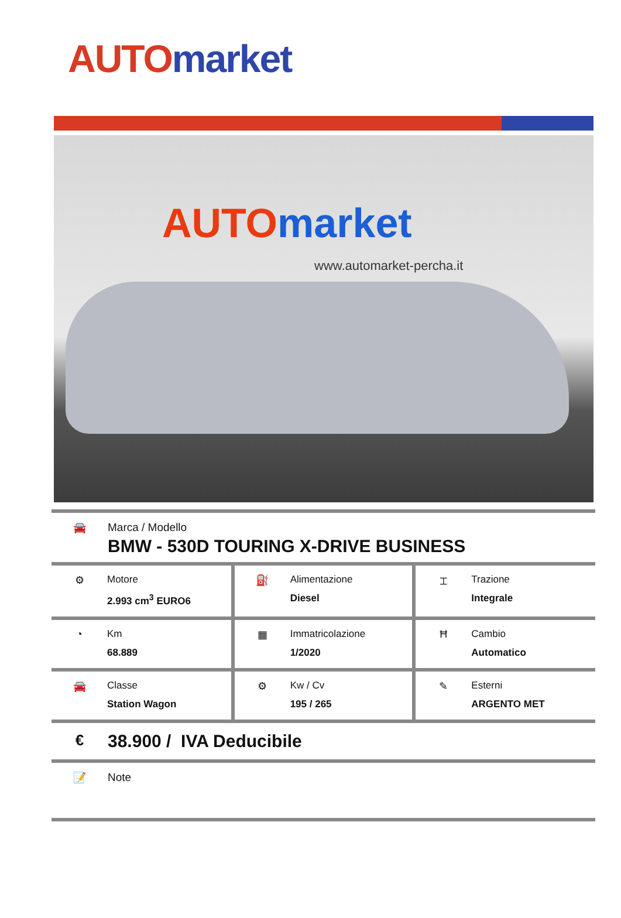AUTO market
AUTO market
www.automarket-percha.it
🚘 Marca / Modello
BMW - 530D TOURING X-DRIVE BUSINESS
| ⚙ Motore 2.993 cm<sup>3</sup> EURO6 | ⛽ Alimentazione Diesel | ⌶ Trazione Integrale |
| ◔ Km 68.889 | ▦ Immatricolazione 1/2020 | Ħ Cambio Automatico |
| 🚘 Classe Station Wagon | ⚙ Kw / Cv 195 / 265 | ✎ Esterni ARGENTO MET |
€
38.900 / IVA Deducibile
📝 Note